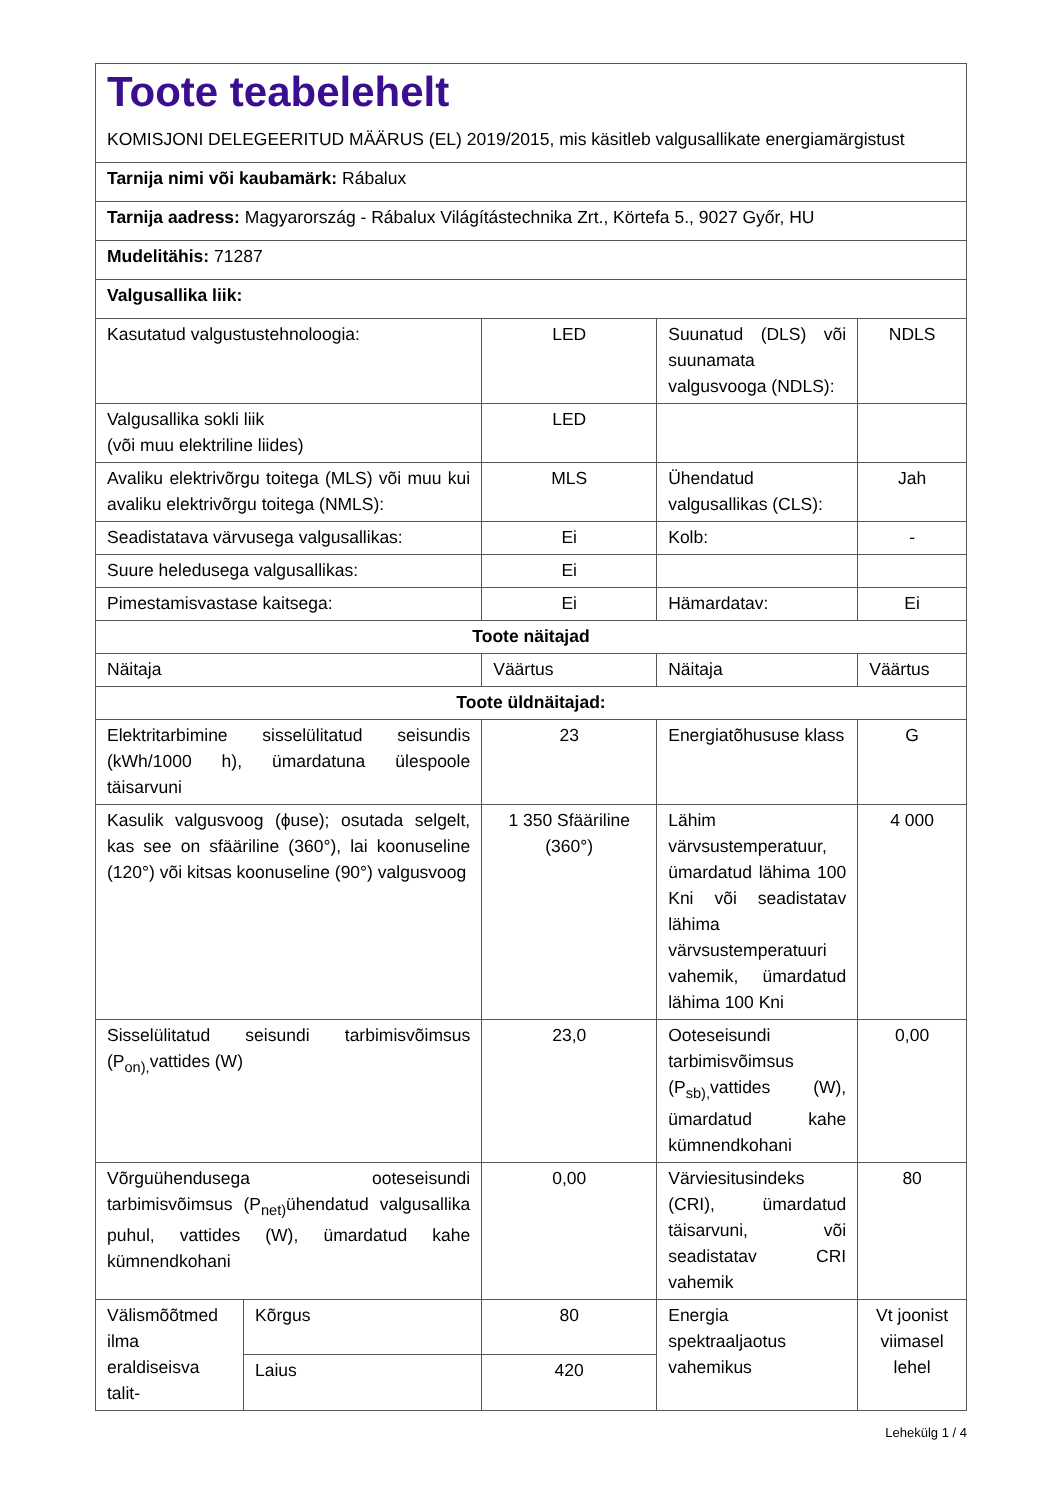| Toote teabelehelt KOMISJONI DELEGEERITUD MÄÄRUS (EL) 2019/2015, mis käsitleb valgusallikate energiamärgistust | | | | |
| Tarnija nimi või kaubamärk: Rábalux | | | | |
| Tarnija aadress: Magyarország - Rábalux Világítástechnika Zrt., Körtefa 5., 9027 Győr, HU | | | | |
| Mudelitähis: 71287 | | | | |
| Valgusallika liik: | | | | |
| Kasutatud valgustustehnoloogia: | | LED | Suunatud (DLS) või suunamata valgusvooga (NDLS): | NDLS |
| Valgusallika sokli liik (või muu elektriline liides) | | LED | | |
| Avaliku elektrivõrgu toitega (MLS) või muu kui avaliku elektrivõrgu toitega (NMLS): | | MLS | Ühendatud valgusallikas (CLS): | Jah |
| Seadistatava värvusega valgusallikas: | | Ei | Kolb: | - |
| Suure heledusega valgusallikas: | | Ei | | |
| Pimestamisvastase kaitsega: | | Ei | Hämardatav: | Ei |
| Toote näitajad | | | | |
| Näitaja | | Väärtus | Näitaja | Väärtus |
| Toote üldnäitajad: | | | | |
| Elektritarbimine sisselülitatud seisundis (kWh/1000 h), ümardatuna ülespoole täisarvuni | | 23 | Energiatõhususe klass | G |
| Kasulik valgusvoog (ϕuse); osutada selgelt, kas see on sfääriline (360°), lai koonuseline (120°) või kitsas koonuseline (90°) valgusvoog | | 1 350 Sfääriline (360°) | Lähim värvsustemperatuur, ümardatud lähima 100 Kni või seadistatav lähima värvsustemperatuuri vahemik, ümardatud lähima 100 Kni | 4 000 |
| Sisselülitatud seisundi tarbimisvõimsus (P<sub>on),</sub>vattides (W) | | 23,0 | Ooteseisundi tarbimisvõimsus (P<sub>sb),</sub>vattides (W), ümardatud kahe kümnendkohani | 0,00 |
| Võrguühendusega ooteseisundi tarbimisvõimsus (P<sub>net)</sub>ühendatud valgusallika puhul, vattides (W), ümardatud kahe kümnendkohani | | 0,00 | Värviesitusindeks (CRI), ümardatud täisarvuni, või seadistatav CRI vahemik | 80 |
| Välismõõtmed ilma eraldiseisva talit- | Kõrgus | 80 | Energia spektraaljaotus vahemikus | Vt joonist viimasel lehel |
| | Laius | 420 | | |
Lehekülg 1 / 4